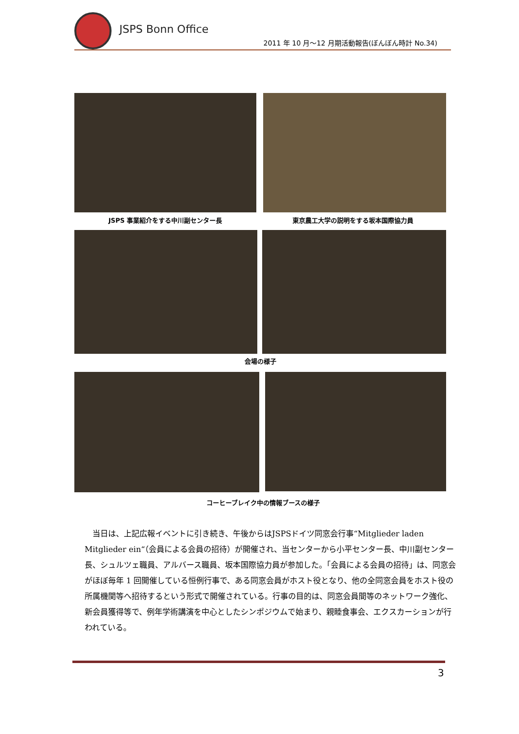JSPS Bonn Office
2011 年 10 月～12 月期活動報告(ぼんぼん時計 No.34)
JSPS 事業紹介をする中川副センター長 東京農工大学の説明をする坂本国際協力員
会場の様子
コーヒーブレイク中の情報ブースの様子
　当日は、上記広報イベントに引き続き、午後からはJSPSドイツ同窓会行事“Mitglieder laden Mitglieder ein“（会員による会員の招待）が開催され、当センターから小平センター長、中川副センター長、シュルツェ職員、アルバース職員、坂本国際協力員が参加した。「会員による会員の招待」は、同窓会がほぼ毎年 1 回開催している恒例行事で、ある同窓会員がホスト役となり、他の全同窓会員をホスト役の所属機関等へ招待するという形式で開催されている。行事の目的は、同窓会員間等のネットワーク強化、新会員獲得等で、例年学術講演を中心としたシンポジウムで始まり、親睦食事会、エクスカーションが行われている。
3